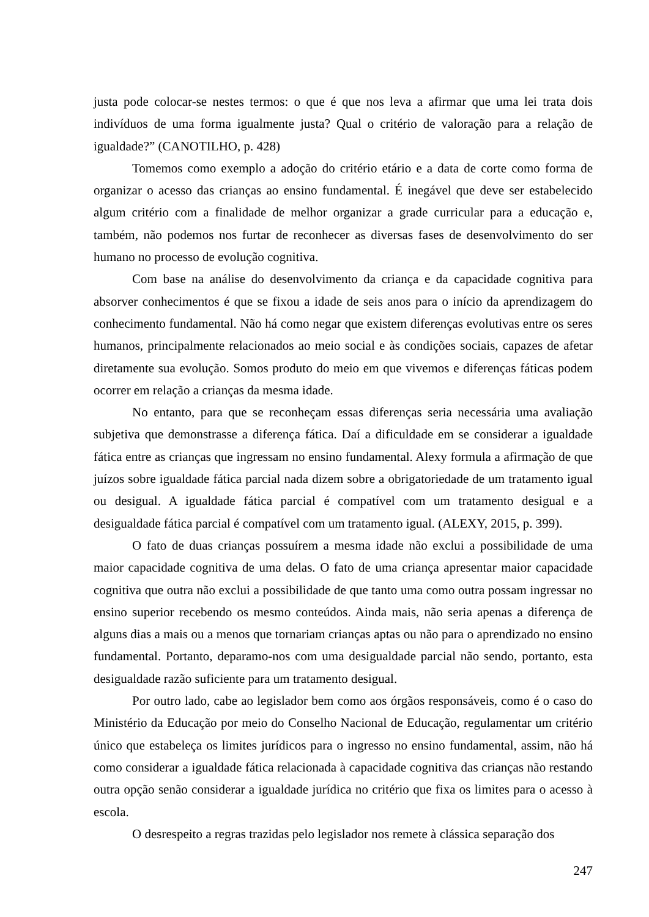justa pode colocar-se nestes termos: o que é que nos leva a afirmar que uma lei trata dois indivíduos de uma forma igualmente justa? Qual o critério de valoração para a relação de igualdade?” (CANOTILHO, p. 428)
Tomemos como exemplo a adoção do critério etário e a data de corte como forma de organizar o acesso das crianças ao ensino fundamental. É inegável que deve ser estabelecido algum critério com a finalidade de melhor organizar a grade curricular para a educação e, também, não podemos nos furtar de reconhecer as diversas fases de desenvolvimento do ser humano no processo de evolução cognitiva.
Com base na análise do desenvolvimento da criança e da capacidade cognitiva para absorver conhecimentos é que se fixou a idade de seis anos para o início da aprendizagem do conhecimento fundamental. Não há como negar que existem diferenças evolutivas entre os seres humanos, principalmente relacionados ao meio social e às condições sociais, capazes de afetar diretamente sua evolução. Somos produto do meio em que vivemos e diferenças fáticas podem ocorrer em relação a crianças da mesma idade.
No entanto, para que se reconheçam essas diferenças seria necessária uma avaliação subjetiva que demonstrasse a diferença fática. Daí a dificuldade em se considerar a igualdade fática entre as crianças que ingressam no ensino fundamental. Alexy formula a afirmação de que juízos sobre igualdade fática parcial nada dizem sobre a obrigatoriedade de um tratamento igual ou desigual. A igualdade fática parcial é compatível com um tratamento desigual e a desigualdade fática parcial é compatível com um tratamento igual. (ALEXY, 2015, p. 399).
O fato de duas crianças possuírem a mesma idade não exclui a possibilidade de uma maior capacidade cognitiva de uma delas. O fato de uma criança apresentar maior capacidade cognitiva que outra não exclui a possibilidade de que tanto uma como outra possam ingressar no ensino superior recebendo os mesmo conteúdos. Ainda mais, não seria apenas a diferença de alguns dias a mais ou a menos que tornariam crianças aptas ou não para o aprendizado no ensino fundamental. Portanto, deparamo-nos com uma desigualdade parcial não sendo, portanto, esta desigualdade razão suficiente para um tratamento desigual.
Por outro lado, cabe ao legislador bem como aos órgãos responsáveis, como é o caso do Ministério da Educação por meio do Conselho Nacional de Educação, regulamentar um critério único que estabeleça os limites jurídicos para o ingresso no ensino fundamental, assim, não há como considerar a igualdade fática relacionada à capacidade cognitiva das crianças não restando outra opção senão considerar a igualdade jurídica no critério que fixa os limites para o acesso à escola.
O desrespeito a regras trazidas pelo legislador nos remete à clássica separação dos
247